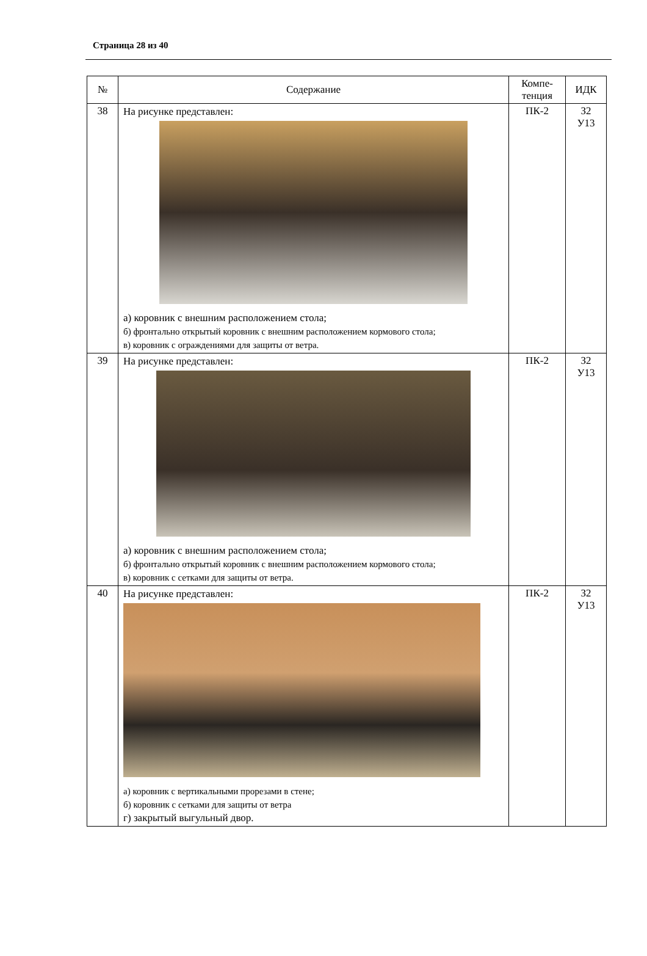Страница 28 из 40
| № | Содержание | Компе- тенция | ИДК |
| --- | --- | --- | --- |
| 38 | На рисунке представлен: а) коровник с внешним расположением стола; б) фронтально открытый коровник с внешним расположением кормового стола; в) коровник с ограждениями для защиты от ветра. | ПК-2 | З2 У13 |
| 39 | На рисунке представлен: а) коровник с внешним расположением стола; б) фронтально открытый коровник с внешним расположением кормового стола; в) коровник с сетками для защиты от ветра. | ПК-2 | З2 У13 |
| 40 | На рисунке представлен: а) коровник с вертикальными прорезами в стене; б) коровник с сетками для защиты от ветра г) закрытый выгульный двор. | ПК-2 | З2 У13 |